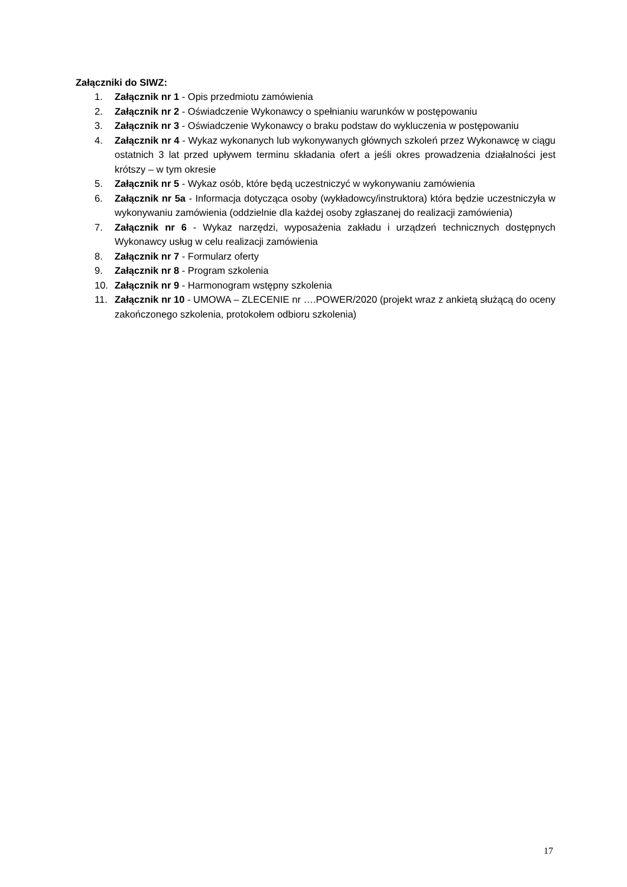Załączniki do SIWZ:
1. Załącznik nr 1 - Opis przedmiotu zamówienia
2. Załącznik nr 2 - Oświadczenie Wykonawcy o spełnianiu warunków w postępowaniu
3. Załącznik nr 3 - Oświadczenie Wykonawcy o braku podstaw do wykluczenia w postępowaniu
4. Załącznik nr 4 - Wykaz wykonanych lub wykonywanych głównych szkoleń przez Wykonawcę w ciągu ostatnich 3 lat przed upływem terminu składania ofert a jeśli okres prowadzenia działalności jest krótszy – w tym okresie
5. Załącznik nr 5 - Wykaz osób, które będą uczestniczyć w wykonywaniu zamówienia
6. Załącznik nr 5a - Informacja dotycząca osoby (wykładowcy/instruktora) która będzie uczestniczyła w wykonywaniu zamówienia (oddzielnie dla każdej osoby zgłaszanej do realizacji zamówienia)
7. Załącznik nr 6 - Wykaz narzędzi, wyposażenia zakładu i urządzeń technicznych dostępnych Wykonawcy usług w celu realizacji zamówienia
8. Załącznik nr 7 - Formularz oferty
9. Załącznik nr 8 - Program szkolenia
10. Załącznik nr 9 - Harmonogram wstępny szkolenia
11. Załącznik nr 10 - UMOWA – ZLECENIE nr ….POWER/2020 (projekt wraz z ankietą służącą do oceny zakończonego szkolenia, protokołem odbioru szkolenia)
17